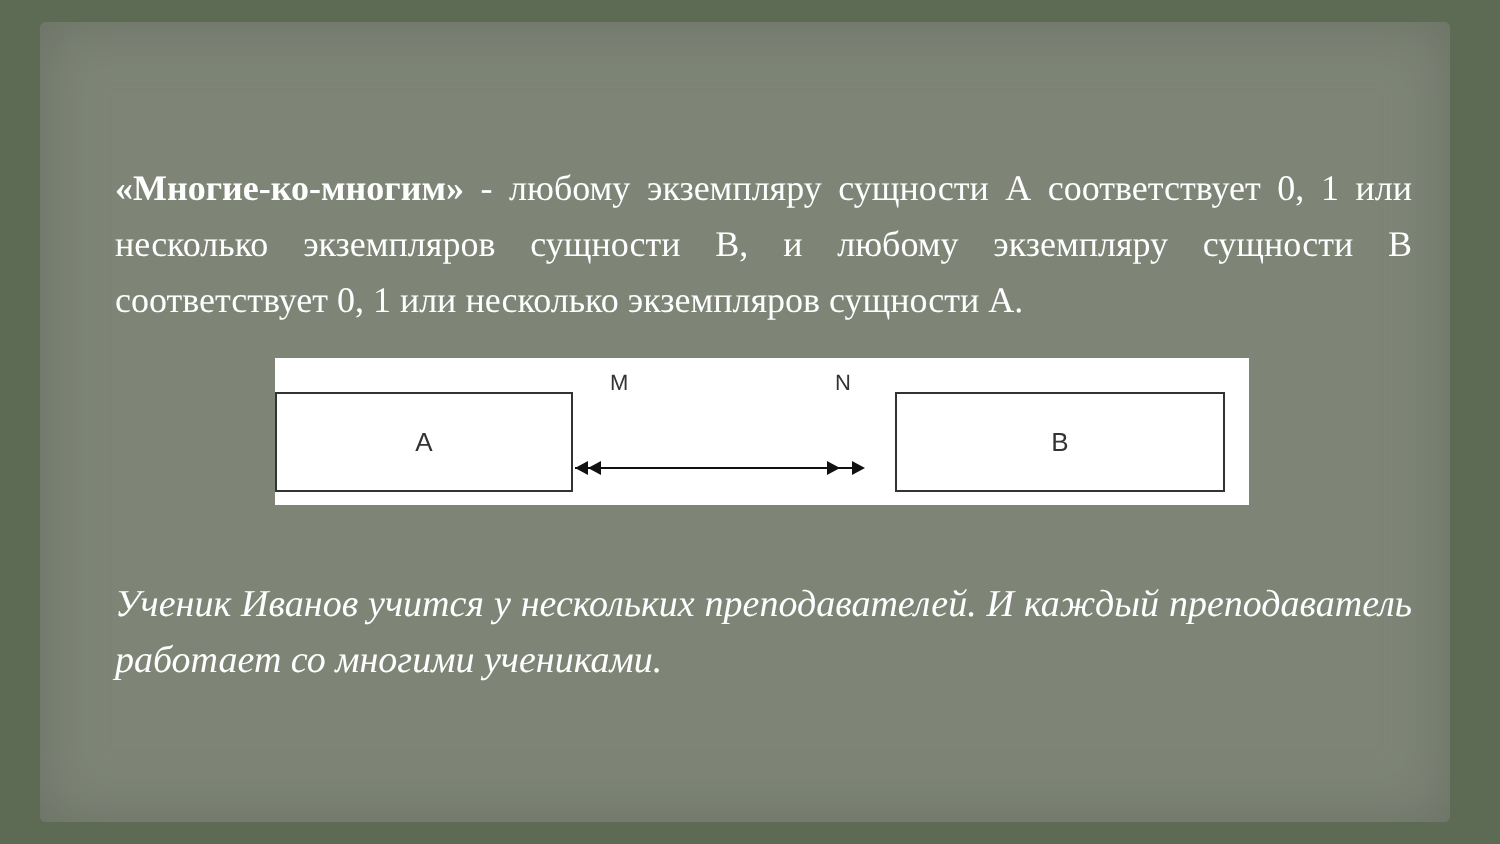«Многие-ко-многим» - любому экземпляру сущности А соответствует 0, 1 или несколько экземпляров сущности В, и любому экземпляру сущности В соответствует 0, 1 или несколько экземпляров сущности А.
A
M N
B
Ученик Иванов учится у нескольких преподавателей. И каждый преподаватель работает со многими учениками.